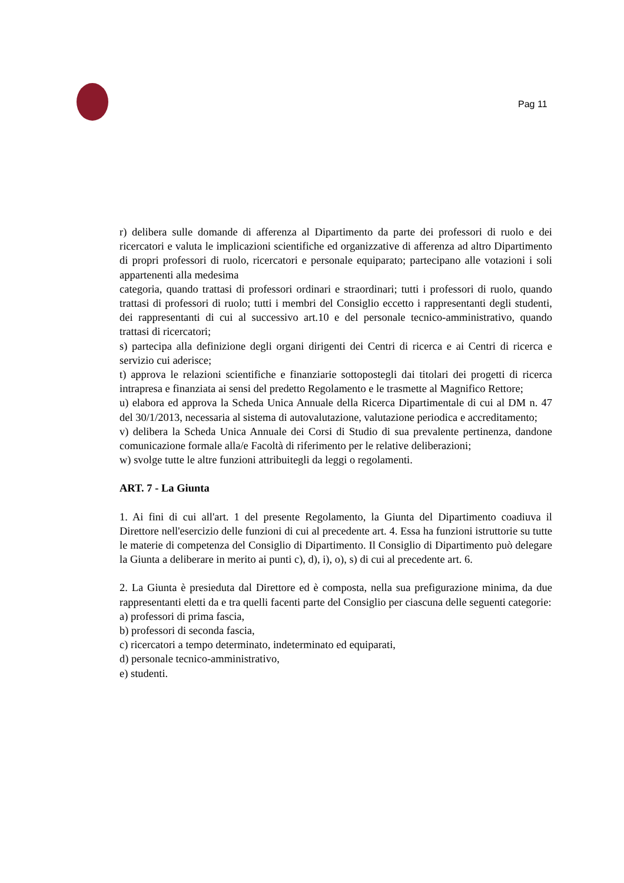Pag 11
r) delibera sulle domande di afferenza al Dipartimento da parte dei professori di ruolo e dei ricercatori e valuta le implicazioni scientifiche ed organizzative di afferenza ad altro Dipartimento di propri professori di ruolo, ricercatori e personale equiparato; partecipano alle votazioni i soli appartenenti alla medesima
categoria, quando trattasi di professori ordinari e straordinari; tutti i professori di ruolo, quando trattasi di professori di ruolo; tutti i membri del Consiglio eccetto i rappresentanti degli studenti, dei rappresentanti di cui al successivo art.10 e del personale tecnico-amministrativo, quando trattasi di ricercatori;
s) partecipa alla definizione degli organi dirigenti dei Centri di ricerca e ai Centri di ricerca e servizio cui aderisce;
t) approva le relazioni scientifiche e finanziarie sottopostegli dai titolari dei progetti di ricerca intrapresa e finanziata ai sensi del predetto Regolamento e le trasmette al Magnifico Rettore;
u) elabora ed approva la Scheda Unica Annuale della Ricerca Dipartimentale di cui al DM n. 47 del 30/1/2013, necessaria al sistema di autovalutazione, valutazione periodica e accreditamento;
v) delibera la Scheda Unica Annuale dei Corsi di Studio di sua prevalente pertinenza, dandone comunicazione formale alla/e Facoltà di riferimento per le relative deliberazioni;
w) svolge tutte le altre funzioni attribuitegli da leggi o regolamenti.
ART. 7 - La Giunta
1. Ai fini di cui all'art. 1 del presente Regolamento, la Giunta del Dipartimento coadiuva il Direttore nell'esercizio delle funzioni di cui al precedente art. 4. Essa ha funzioni istruttorie su tutte le materie di competenza del Consiglio di Dipartimento. Il Consiglio di Dipartimento può delegare la Giunta a deliberare in merito ai punti c), d), i), o), s) di cui al precedente art. 6.
2. La Giunta è presieduta dal Direttore ed è composta, nella sua prefigurazione minima, da due rappresentanti eletti da e tra quelli facenti parte del Consiglio per ciascuna delle seguenti categorie:
a) professori di prima fascia,
b) professori di seconda fascia,
c) ricercatori a tempo determinato, indeterminato ed equiparati,
d) personale tecnico-amministrativo,
e) studenti.